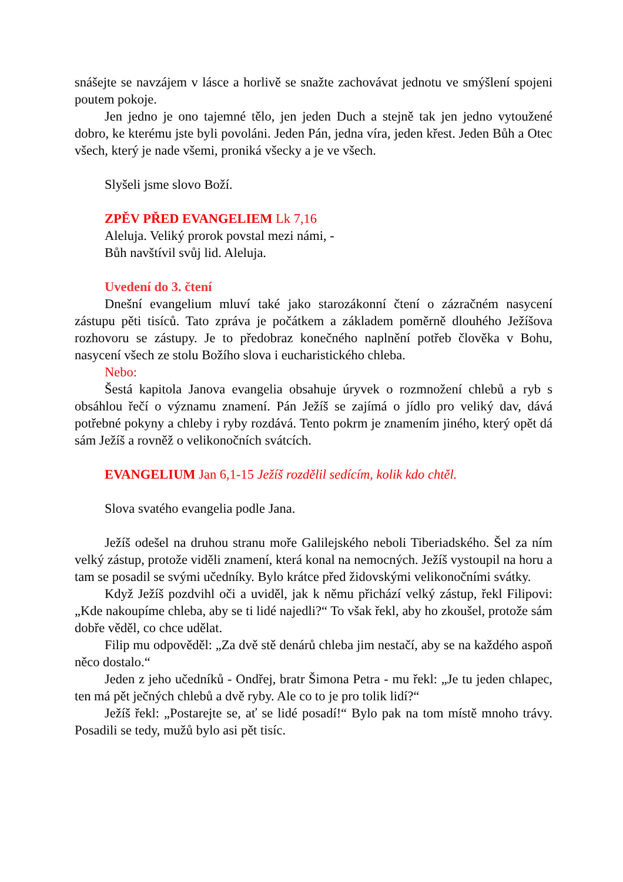snášejte se navzájem v lásce a horlivě se snažte zachovávat jednotu ve smýšlení spojeni poutem pokoje.
Jen jedno je ono tajemné tělo, jen jeden Duch a stejně tak jen jedno vytoužené dobro, ke kterému jste byli povoláni. Jeden Pán, jedna víra, jeden křest. Jeden Bůh a Otec všech, který je nade všemi, proniká všecky a je ve všech.
Slyšeli jsme slovo Boží.
ZPĚV PŘED EVANGELIEM Lk 7,16
Aleluja. Veliký prorok povstal mezi námi, -
Bůh navštívil svůj lid. Aleluja.
Uvedení do 3. čtení
Dnešní evangelium mluví také jako starozákonní čtení o zázračném nasycení zástupu pěti tisíců. Tato zpráva je počátkem a základem poměrně dlouhého Ježíšova rozhovoru se zástupy. Je to předobraz konečného naplnění potřeb člověka v Bohu, nasycení všech ze stolu Božího slova i eucharistického chleba.
Nebo:
Šestá kapitola Janova evangelia obsahuje úryvek o rozmnožení chlebů a ryb s obsáhlou řečí o významu znamení. Pán Ježíš se zajímá o jídlo pro veliký dav, dává potřebné pokyny a chleby i ryby rozdává. Tento pokrm je znamením jiného, který opět dá sám Ježíš a rovněž o velikonočních svátcích.
EVANGELIUM Jan 6,1-15 Ježíš rozdělil sedícím, kolik kdo chtěl.
Slova svatého evangelia podle Jana.
Ježíš odešel na druhou stranu moře Galilejského neboli Tiberiadského. Šel za ním velký zástup, protože viděli znamení, která konal na nemocných. Ježíš vystoupil na horu a tam se posadil se svými učedníky. Bylo krátce před židovskými velikonočními svátky.
Když Ježíš pozdvihl oči a uviděl, jak k němu přichází velký zástup, řekl Filipovi: „Kde nakoupíme chleba, aby se ti lidé najedli?“ To však řekl, aby ho zkoušel, protože sám dobře věděl, co chce udělat.
Filip mu odpověděl: „Za dvě stě denárů chleba jim nestačí, aby se na každého aspoň něco dostalo.“
Jeden z jeho učedníků - Ondřej, bratr Šimona Petra - mu řekl: „Je tu jeden chlapec, ten má pět ječných chlebů a dvě ryby. Ale co to je pro tolik lidí?“
Ježíš řekl: „Postarejte se, ať se lidé posadí!“ Bylo pak na tom místě mnoho trávy. Posadili se tedy, mužů bylo asi pět tisíc.